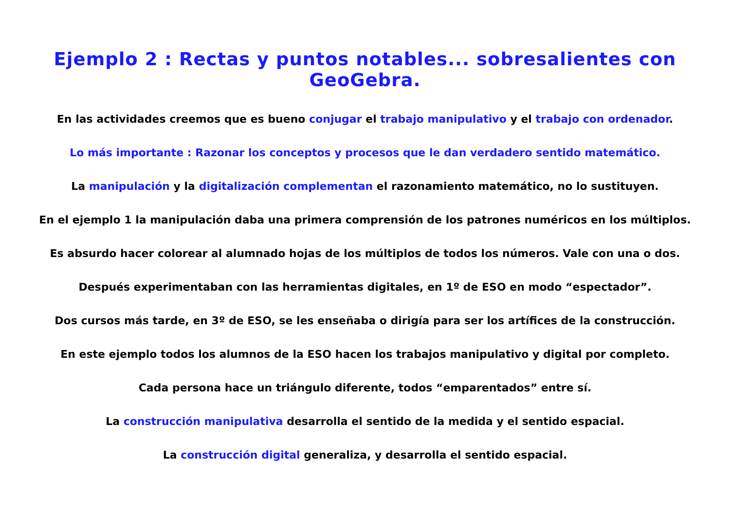Ejemplo 2 : Rectas y puntos notables... sobresalientes con GeoGebra.
En las actividades creemos que es bueno conjugar el trabajo manipulativo y el trabajo con ordenador.
Lo más importante : Razonar los conceptos y procesos que le dan verdadero sentido matemático.
La manipulación y la digitalización complementan el razonamiento matemático, no lo sustituyen.
En el ejemplo 1 la manipulación daba una primera comprensión de los patrones numéricos en los múltiplos.
Es absurdo hacer colorear al alumnado hojas de los múltiplos de todos los números. Vale con una o dos.
Después experimentaban con las herramientas digitales, en 1º de ESO en modo “espectador”.
Dos cursos más tarde, en 3º de ESO, se les enseñaba o dirigía para ser los artífices de la construcción.
En este ejemplo todos los alumnos de la ESO hacen los trabajos manipulativo y digital por completo.
Cada persona hace un triángulo diferente, todos “emparentados” entre sí.
La construcción manipulativa desarrolla el sentido de la medida y el sentido espacial.
La construcción digital generaliza, y desarrolla el sentido espacial.